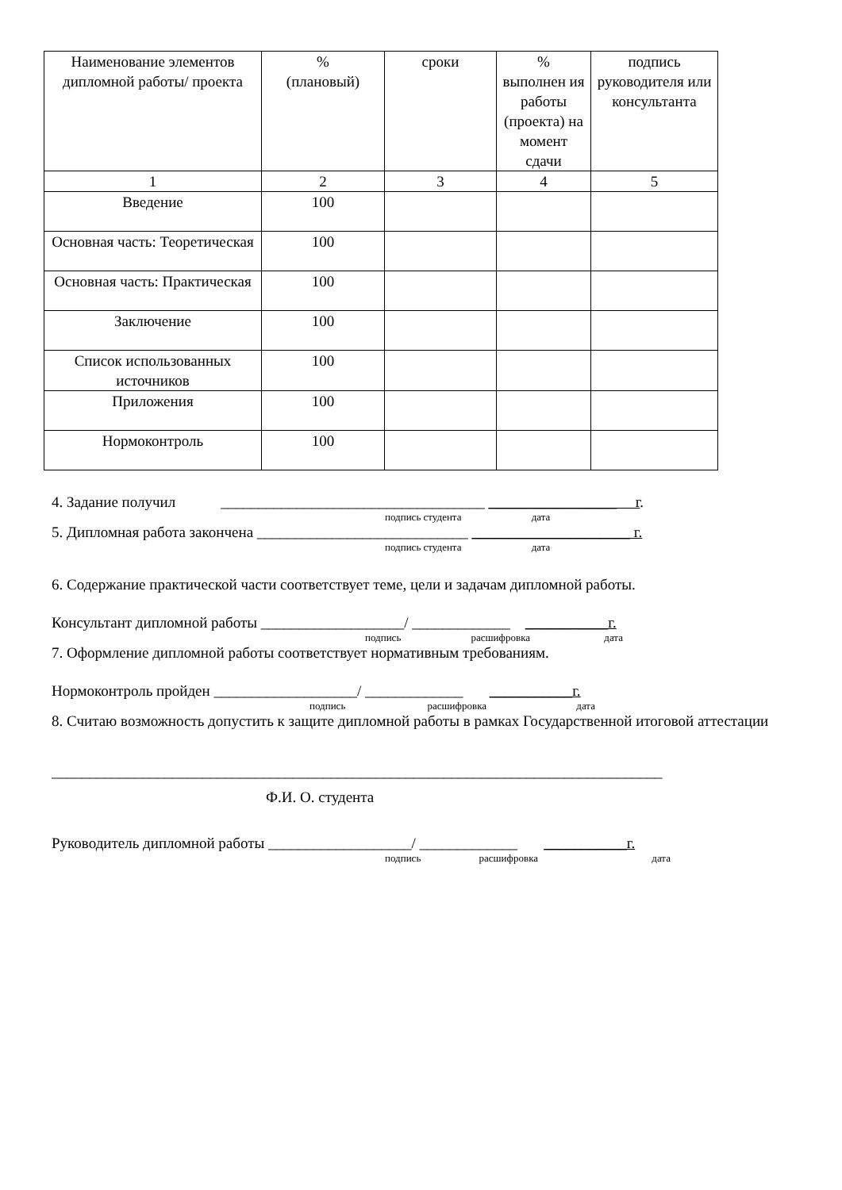| Наименование элементов дипломной работы/ проекта | % (плановый) | сроки | % выполнен ия работы (проекта) на момент сдачи | подпись руководителя или консультанта |
| --- | --- | --- | --- | --- |
| 1 | 2 | 3 | 4 | 5 |
| Введение | 100 | | | |
| Основная часть: Теоретическая | 100 | | | |
| Основная часть: Практическая | 100 | | | |
| Заключение | 100 | | | |
| Список использованных источников | 100 | | | |
| Приложения | 100 | | | |
| Нормоконтроль | 100 | | | |
4. Задание получил ___________________________________ _________________ г.
подпись студента дата
5. Дипломная работа закончена ____________________________ _____________________ г.
подпись студента дата
6. Содержание практической части соответствует теме, цели и задачам дипломной работы.
Консультант дипломной работы ___________________/ _____________ ___________г.
подпись расшифровка дата
7. Оформление дипломной работы соответствует нормативным требованиям.
Нормоконтроль пройден ___________________/ _____________ ___________г.
подпись расшифровка дата
8. Считаю возможность допустить к защите дипломной работы в рамках Государственной итоговой аттестации
_________________________________________________________________________________
Ф.И. О. студента
Руководитель дипломной работы ___________________/ _____________ ___________г.
подпись расшифровка дата